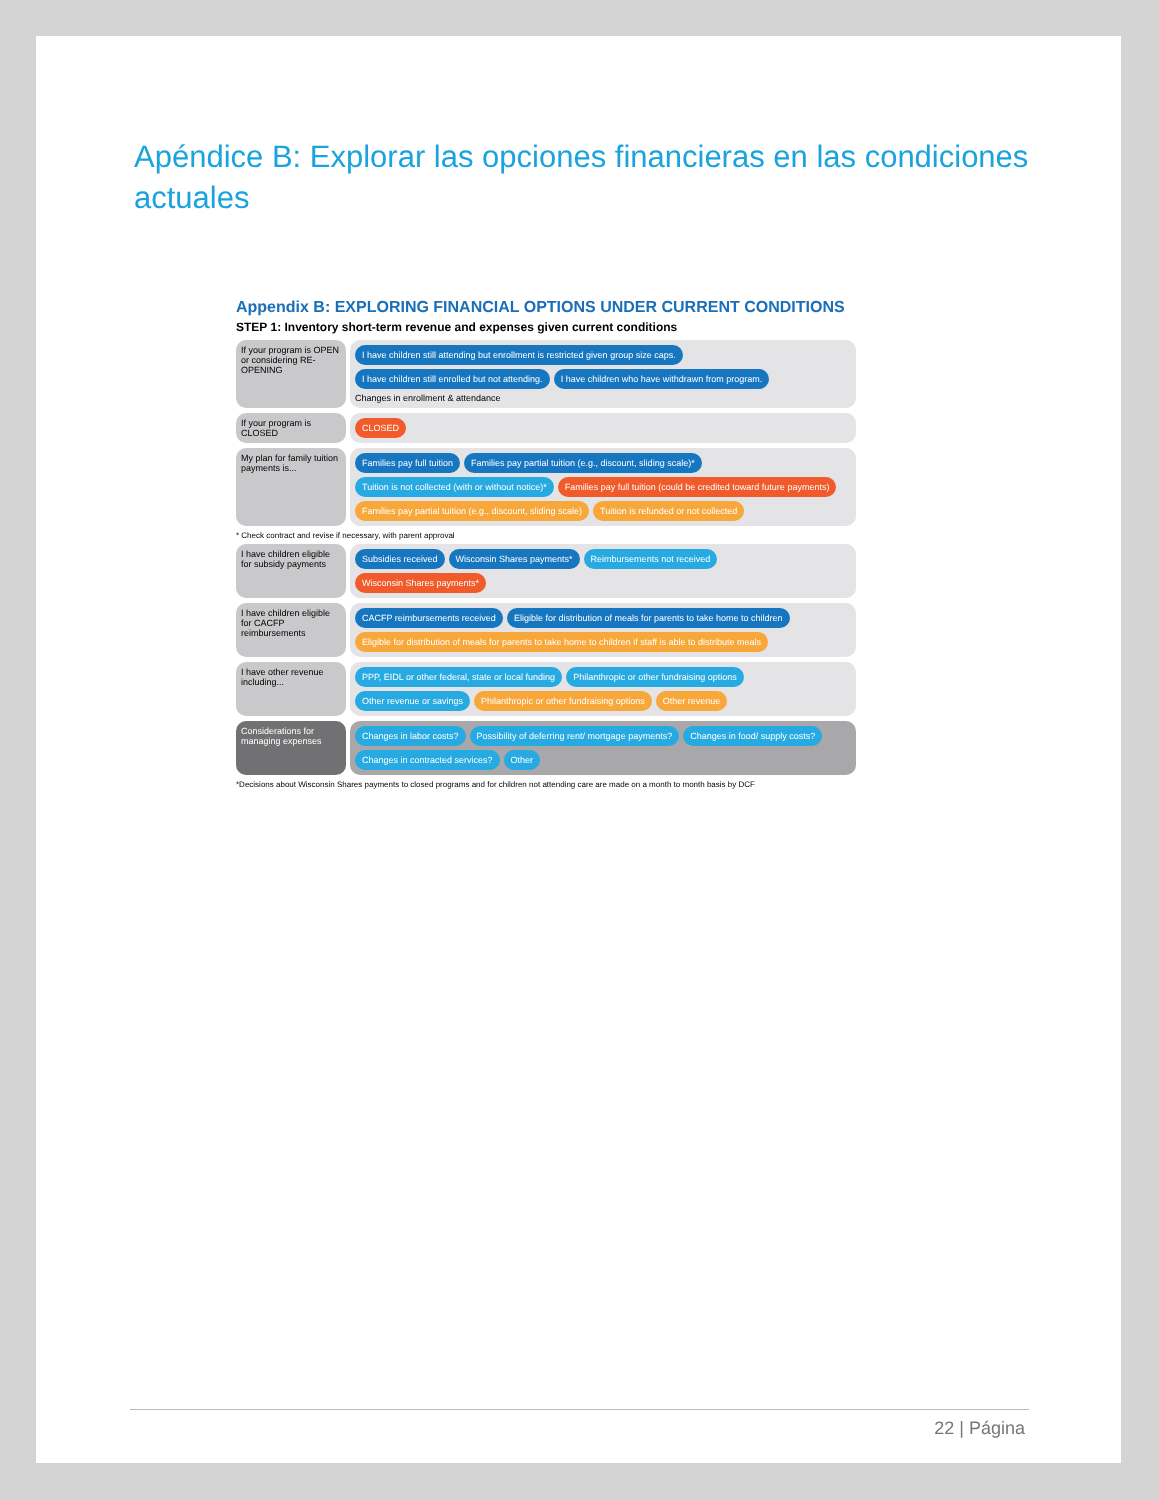Apéndice B: Explorar las opciones financieras en las condiciones actuales
Appendix B: EXPLORING FINANCIAL OPTIONS UNDER CURRENT CONDITIONS
STEP 1: Inventory short-term revenue and expenses given current conditions
If your program is OPEN or considering RE-OPENING
I have children still attending but enrollment is restricted given group size caps. I have children still enrolled but not attending. I have children who have withdrawn from program. Changes in enrollment & attendance
If your program is CLOSED
CLOSED
My plan for family tuition payments is...
Families pay full tuition Families pay partial tuition (e.g., discount, sliding scale)* Tuition is not collected (with or without notice)* Families pay full tuition (could be credited toward future payments) Families pay partial tuition (e.g., discount, sliding scale) Tuition is refunded or not collected
* Check contract and revise if necessary, with parent approval
I have children eligible for subsidy payments
Subsidies received Wisconsin Shares payments* Reimbursements not received Wisconsin Shares payments*
I have children eligible for CACFP reimbursements
CACFP reimbursements received Eligible for distribution of meals for parents to take home to children Eligible for distribution of meals for parents to take home to children if staff is able to distribute meals
I have other revenue including...
PPP, EIDL or other federal, state or local funding Philanthropic or other fundraising options Other revenue or savings Philanthropic or other fundraising options Other revenue
Considerations for managing expenses
Changes in labor costs? Possibility of deferring rent/ mortgage payments? Changes in food/ supply costs? Changes in contracted services? Other
*Decisions about Wisconsin Shares payments to closed programs and for children not attending care are made on a month to month basis by DCF
22 | Página